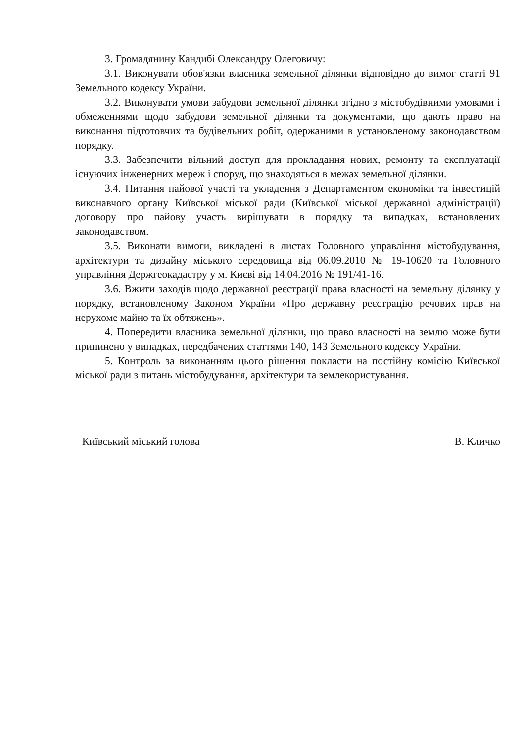3. Громадянину Кандибі Олександру Олеговичу:
3.1. Виконувати обов'язки власника земельної ділянки відповідно до вимог статті 91 Земельного кодексу України.
3.2. Виконувати умови забудови земельної ділянки згідно з містобудівними умовами і обмеженнями щодо забудови земельної ділянки та документами, що дають право на виконання підготовчих та будівельних робіт, одержаними в установленому законодавством порядку.
3.3. Забезпечити вільний доступ для прокладання нових, ремонту та експлуатації існуючих інженерних мереж і споруд, що знаходяться в межах земельної ділянки.
3.4. Питання пайової участі та укладення з Департаментом економіки та інвестицій виконавчого органу Київської міської ради (Київської міської державної адміністрації) договору про пайову участь вирішувати в порядку та випадках, встановлених законодавством.
3.5. Виконати вимоги, викладені в листах Головного управління містобудування, архітектури та дизайну міського середовища від 06.09.2010 № 19-10620 та Головного управління Держгеокадастру у м. Києві від 14.04.2016 № 191/41-16.
3.6. Вжити заходів щодо державної реєстрації права власності на земельну ділянку у порядку, встановленому Законом України «Про державну реєстрацію речових прав на нерухоме майно та їх обтяжень».
4. Попередити власника земельної ділянки, що право власності на землю може бути припинено у випадках, передбачених статтями 140, 143 Земельного кодексу України.
5. Контроль за виконанням цього рішення покласти на постійну комісію Київської міської ради з питань містобудування, архітектури та землекористування.
Київський міський голова В. Кличко